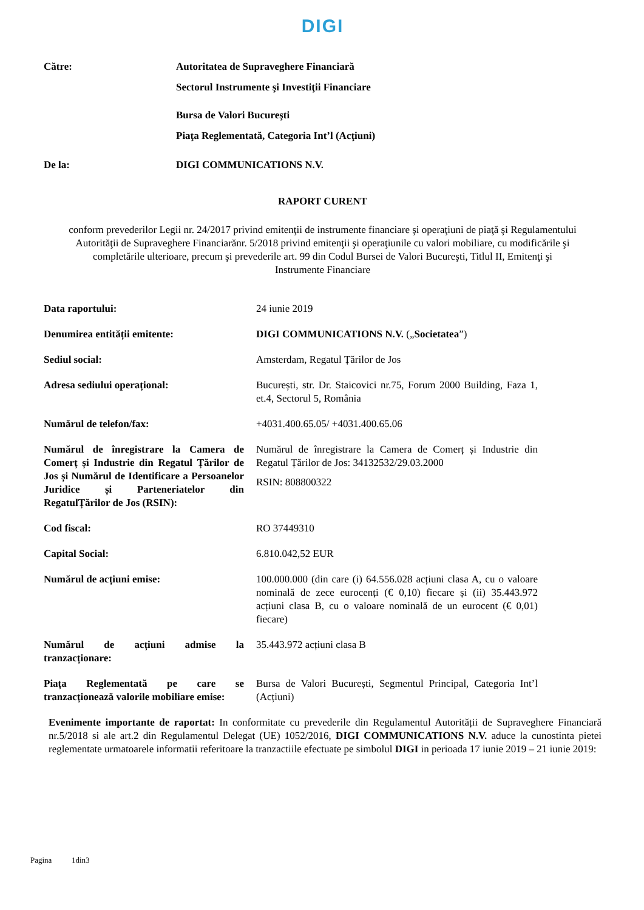DIGI
Către: Autoritatea de Supraveghere Financiară
Sectorul Instrumente şi Investiţii Financiare
Bursa de Valori Bucureşti
Piaţa Reglementată, Categoria Int’l (Acţiuni)
De la: DIGI COMMUNICATIONS N.V.
RAPORT CURENT
conform prevederilor Legii nr. 24/2017 privind emitenţii de instrumente financiare şi operaţiuni de piaţă şi Regulamentului Autorităţii de Supraveghere Financiarănr. 5/2018 privind emitenţii şi operaţiunile cu valori mobiliare, cu modificările şi completările ulterioare, precum şi prevederile art. 99 din Codul Bursei de Valori Bucureşti, Titlul II, Emitenţi şi Instrumente Financiare
Data raportului: 24 iunie 2019
Denumirea entității emitente: DIGI COMMUNICATIONS N.V. („Societatea”)
Sediul social: Amsterdam, Regatul Țărilor de Jos
Adresa sediului operațional: București, str. Dr. Staicovici nr.75, Forum 2000 Building, Faza 1, et.4, Sectorul 5, România
Numărul de telefon/fax: +4031.400.65.05/ +4031.400.65.06
Numărul de înregistrare la Camera de Comerț și Industrie din Regatul Țărilor de Jos și Numărul de Identificare a Persoanelor Juridice și Parteneriatelor din RegatulȚărilor de Jos (RSIN):
Numărul de înregistrare la Camera de Comerț și Industrie din Regatul Țărilor de Jos: 34132532/29.03.2000
RSIN: 808800322
Cod fiscal: RO 37449310
Capital Social: 6.810.042,52 EUR
Numărul de acțiuni emise: 100.000.000 (din care (i) 64.556.028 acțiuni clasa A, cu o valoare nominală de zece eurocenți (€ 0,10) fiecare și (ii) 35.443.972 acțiuni clasa B, cu o valoare nominală de un eurocent (€ 0,01) fiecare)
Numărul de acțiuni admise la tranzacționare:
35.443.972 acțiuni clasa B
Piața Reglementată pe care se tranzacționează valorile mobiliare emise:
Bursa de Valori București, Segmentul Principal, Categoria Int’l (Acțiuni)
Evenimente importante de raportat: In conformitate cu prevederile din Regulamentul Autorității de Supraveghere Financiară nr.5/2018 si ale art.2 din Regulamentul Delegat (UE) 1052/2016, DIGI COMMUNICATIONS N.V. aduce la cunostinta pietei reglementate urmatoarele informatii referitoare la tranzactiile efectuate pe simbolul DIGI in perioada 17 iunie 2019 – 21 iunie 2019:
Pagina 1din3